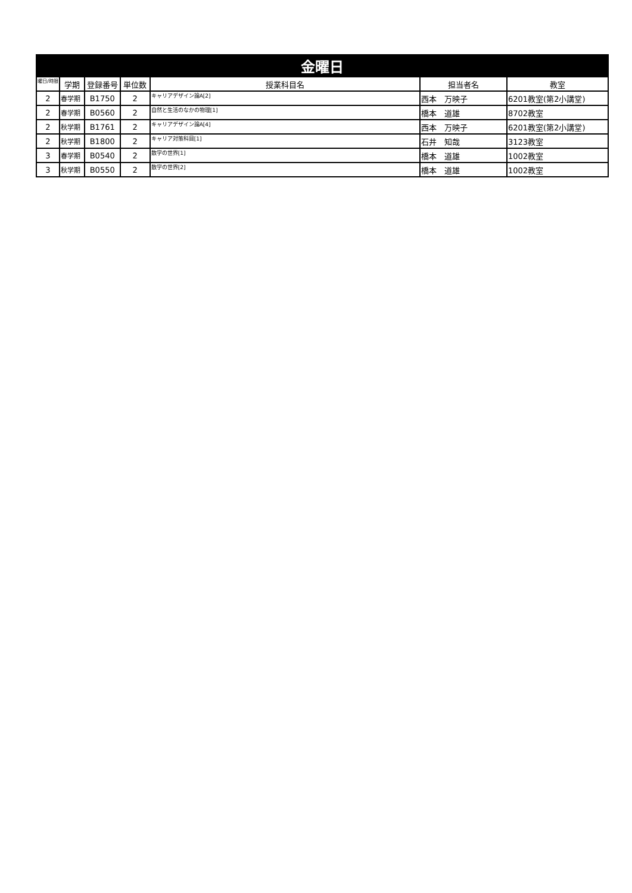| 金曜日 | | | | | | |
| --- | --- | --- | --- | --- | --- | --- |
| 曜日/時限 | 学期 | 登録番号 | 単位数 | 授業科目名 | 担当者名 | 教室 |
| 2 | 春学期 | B1750 | 2 | キャリアデザイン論A[2] | 西本 万映子 | 6201教室(第2小講堂) |
| 2 | 春学期 | B0560 | 2 | 自然と生活のなかの物理[1] | 橋本 道雄 | 8702教室 |
| 2 | 秋学期 | B1761 | 2 | キャリアデザイン論A[4] | 西本 万映子 | 6201教室(第2小講堂) |
| 2 | 秋学期 | B1800 | 2 | キャリア対策科目[1] | 石井 知哉 | 3123教室 |
| 3 | 春学期 | B0540 | 2 | 数学の世界[1] | 橋本 道雄 | 1002教室 |
| 3 | 秋学期 | B0550 | 2 | 数学の世界[2] | 橋本 道雄 | 1002教室 |